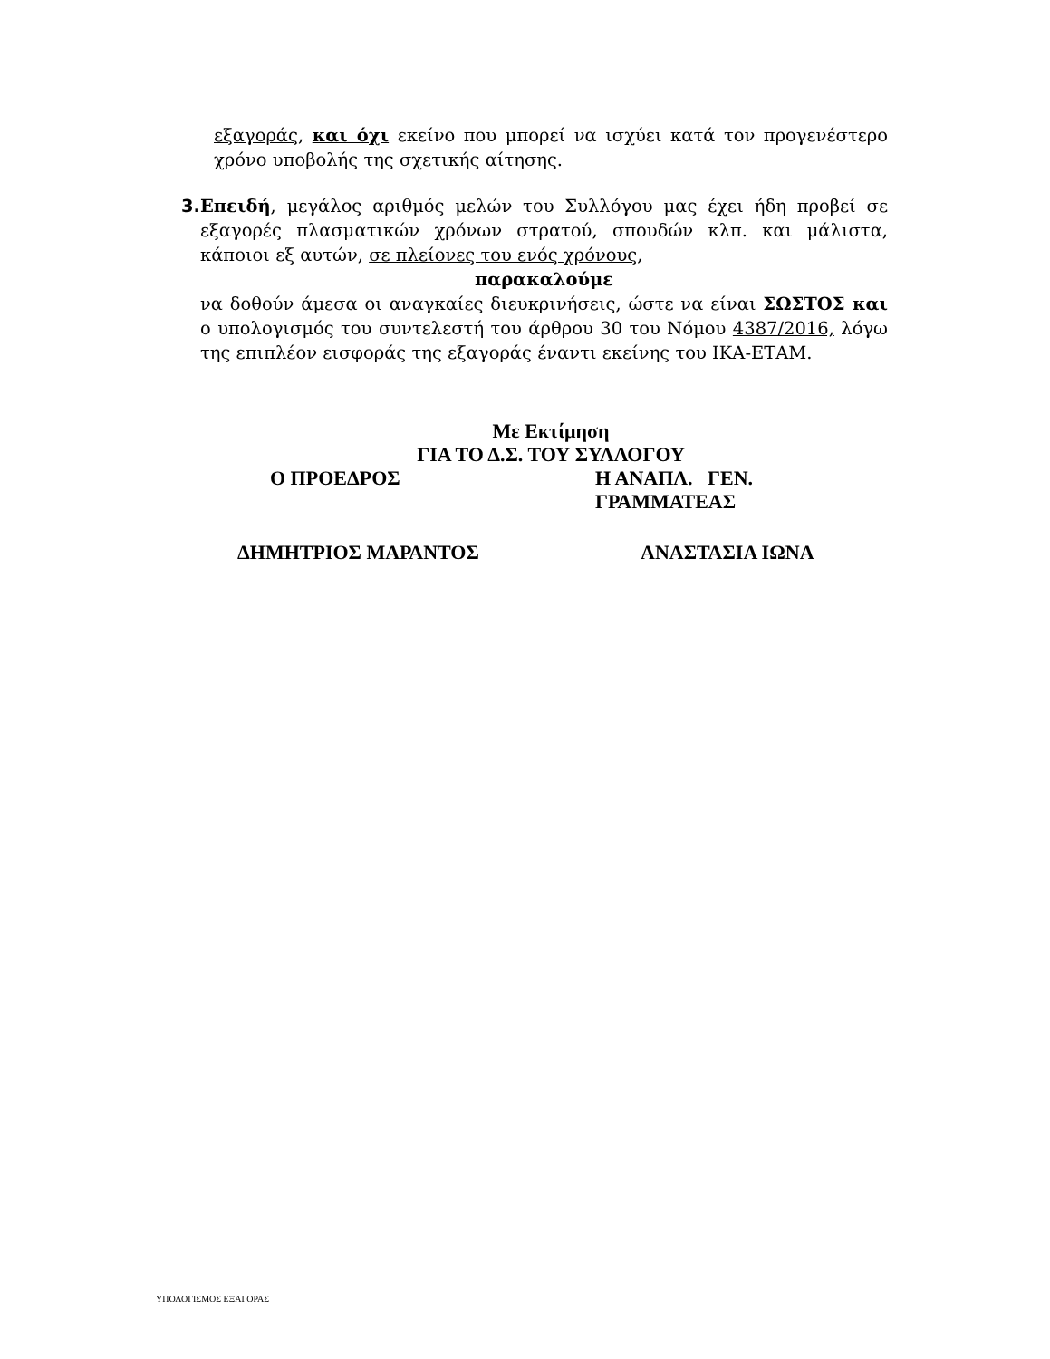εξαγοράς, και όχι εκείνο που μπορεί να ισχύει κατά τον προγενέστερο χρόνο υποβολής της σχετικής αίτησης.
3. Επειδή, μεγάλος αριθμός μελών του Συλλόγου μας έχει ήδη προβεί σε εξαγορές πλασματικών χρόνων στρατού, σπουδών κλπ. και μάλιστα, κάποιοι εξ αυτών, σε πλείονες του ενός χρόνους,
παρακαλούμε
να δοθούν άμεσα οι αναγκαίες διευκρινήσεις, ώστε να είναι ΣΩΣΤΟΣ και ο υπολογισμός του συντελεστή του άρθρου 30 του Νόμου 4387/2016, λόγω της επιπλέον εισφοράς της εξαγοράς έναντι εκείνης του ΙΚΑ-ΕΤΑΜ.
Με Εκτίμηση
ΓΙΑ ΤΟ Δ.Σ. ΤΟΥ ΣΥΛΛΟΓΟΥ
Ο ΠΡΟΕΔΡΟΣ Η ΑΝΑΠΛ. ΓΕΝ. ΓΡΑΜΜΑΤΕΑΣ
ΔΗΜΗΤΡΙΟΣ ΜΑΡΑΝΤΟΣ ΑΝΑΣΤΑΣΙΑ ΙΩΝΑ
ΥΠΟΛΟΓΙΣΜΟΣ ΕΞΑΓΟΡΑΣ